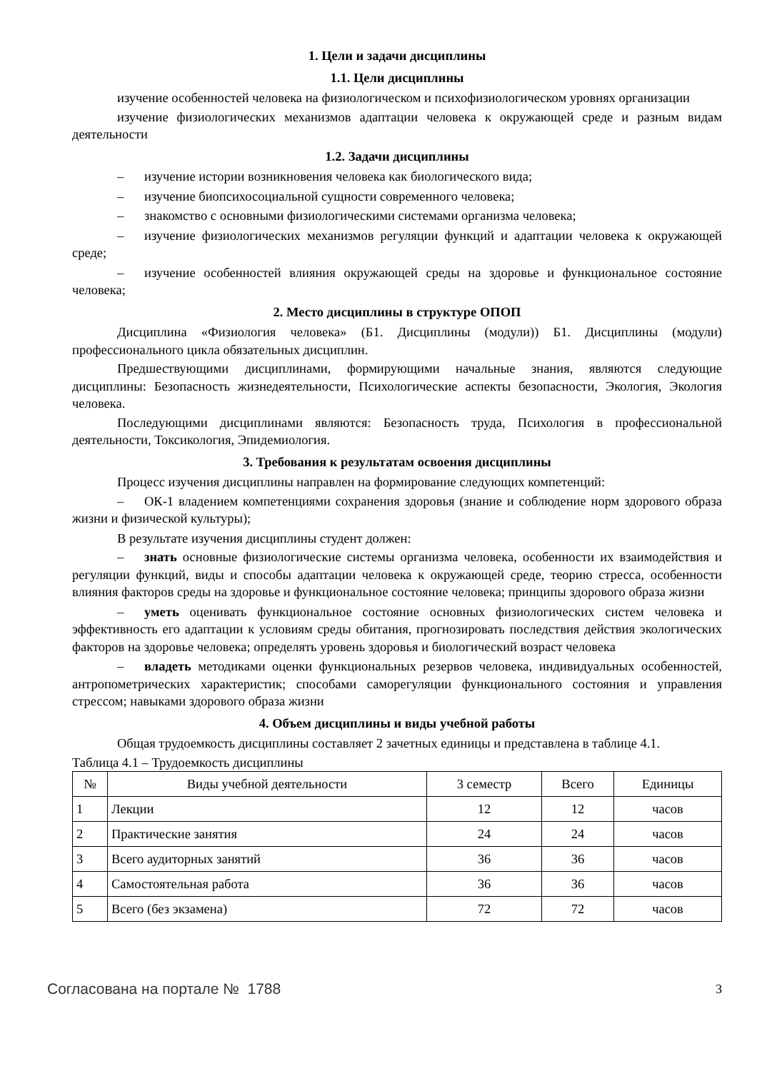1. Цели и задачи дисциплины
1.1. Цели дисциплины
изучение особенностей человека на физиологическом и психофизиологическом уровнях организации
изучение физиологических механизмов адаптации человека к окружающей среде и разным видам деятельности
1.2. Задачи дисциплины
– изучение истории возникновения человека как биологического вида;
– изучение биопсихосоциальной сущности современного человека;
– знакомство с основными физиологическими системами организма человека;
– изучение физиологических механизмов регуляции функций и адаптации человека к окружающей среде;
– изучение особенностей влияния окружающей среды на здоровье и функциональное состояние человека;
2. Место дисциплины в структуре ОПОП
Дисциплина «Физиология человека» (Б1. Дисциплины (модули)) Б1. Дисциплины (модули) профессионального цикла обязательных дисциплин.
Предшествующими дисциплинами, формирующими начальные знания, являются следующие дисциплины: Безопасность жизнедеятельности, Психологические аспекты безопасности, Экология, Экология человека.
Последующими дисциплинами являются: Безопасность труда, Психология в профессиональной деятельности, Токсикология, Эпидемиология.
3. Требования к результатам освоения дисциплины
Процесс изучения дисциплины направлен на формирование следующих компетенций:
– ОК-1 владением компетенциями сохранения здоровья (знание и соблюдение норм здорового образа жизни и физической культуры);
В результате изучения дисциплины студент должен:
– знать основные физиологические системы организма человека, особенности их взаимодействия и регуляции функций, виды и способы адаптации человека к окружающей среде, теорию стресса, особенности влияния факторов среды на здоровье и функциональное состояние человека; принципы здорового образа жизни
– уметь оценивать функциональное состояние основных физиологических систем человека и эффективность его адаптации к условиям среды обитания, прогнозировать последствия действия экологических факторов на здоровье человека; определять уровень здоровья и биологический возраст человека
– владеть методиками оценки функциональных резервов человека, индивидуальных особенностей, антропометрических характеристик; способами саморегуляции функционального состояния и управления стрессом; навыками здорового образа жизни
4. Объем дисциплины и виды учебной работы
Общая трудоемкость дисциплины составляет 2 зачетных единицы и представлена в таблице 4.1.
Таблица 4.1 – Трудоемкость дисциплины
| № | Виды учебной деятельности | 3 семестр | Всего | Единицы |
| --- | --- | --- | --- | --- |
| 1 | Лекции | 12 | 12 | часов |
| 2 | Практические занятия | 24 | 24 | часов |
| 3 | Всего аудиторных занятий | 36 | 36 | часов |
| 4 | Самостоятельная работа | 36 | 36 | часов |
| 5 | Всего (без экзамена) | 72 | 72 | часов |
Согласована на портале № 1788 3